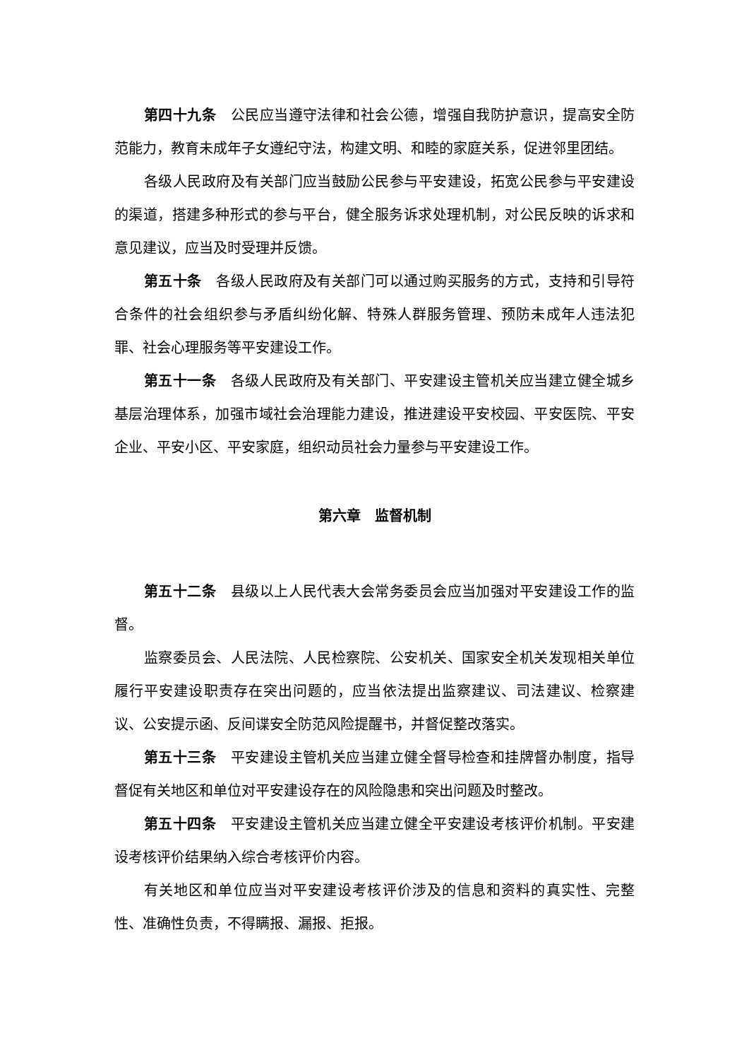第四十九条　公民应当遵守法律和社会公德，增强自我防护意识，提高安全防范能力，教育未成年子女遵纪守法，构建文明、和睦的家庭关系，促进邻里团结。
各级人民政府及有关部门应当鼓励公民参与平安建设，拓宽公民参与平安建设的渠道，搭建多种形式的参与平台，健全服务诉求处理机制，对公民反映的诉求和意见建议，应当及时受理并反馈。
第五十条　各级人民政府及有关部门可以通过购买服务的方式，支持和引导符合条件的社会组织参与矛盾纠纷化解、特殊人群服务管理、预防未成年人违法犯罪、社会心理服务等平安建设工作。
第五十一条　各级人民政府及有关部门、平安建设主管机关应当建立健全城乡基层治理体系，加强市域社会治理能力建设，推进建设平安校园、平安医院、平安企业、平安小区、平安家庭，组织动员社会力量参与平安建设工作。
第六章　监督机制
第五十二条　县级以上人民代表大会常务委员会应当加强对平安建设工作的监督。
监察委员会、人民法院、人民检察院、公安机关、国家安全机关发现相关单位履行平安建设职责存在突出问题的，应当依法提出监察建议、司法建议、检察建议、公安提示函、反间谍安全防范风险提醒书，并督促整改落实。
第五十三条　平安建设主管机关应当建立健全督导检查和挂牌督办制度，指导督促有关地区和单位对平安建设存在的风险隐患和突出问题及时整改。
第五十四条　平安建设主管机关应当建立健全平安建设考核评价机制。平安建设考核评价结果纳入综合考核评价内容。
有关地区和单位应当对平安建设考核评价涉及的信息和资料的真实性、完整性、准确性负责，不得瞒报、漏报、拒报。